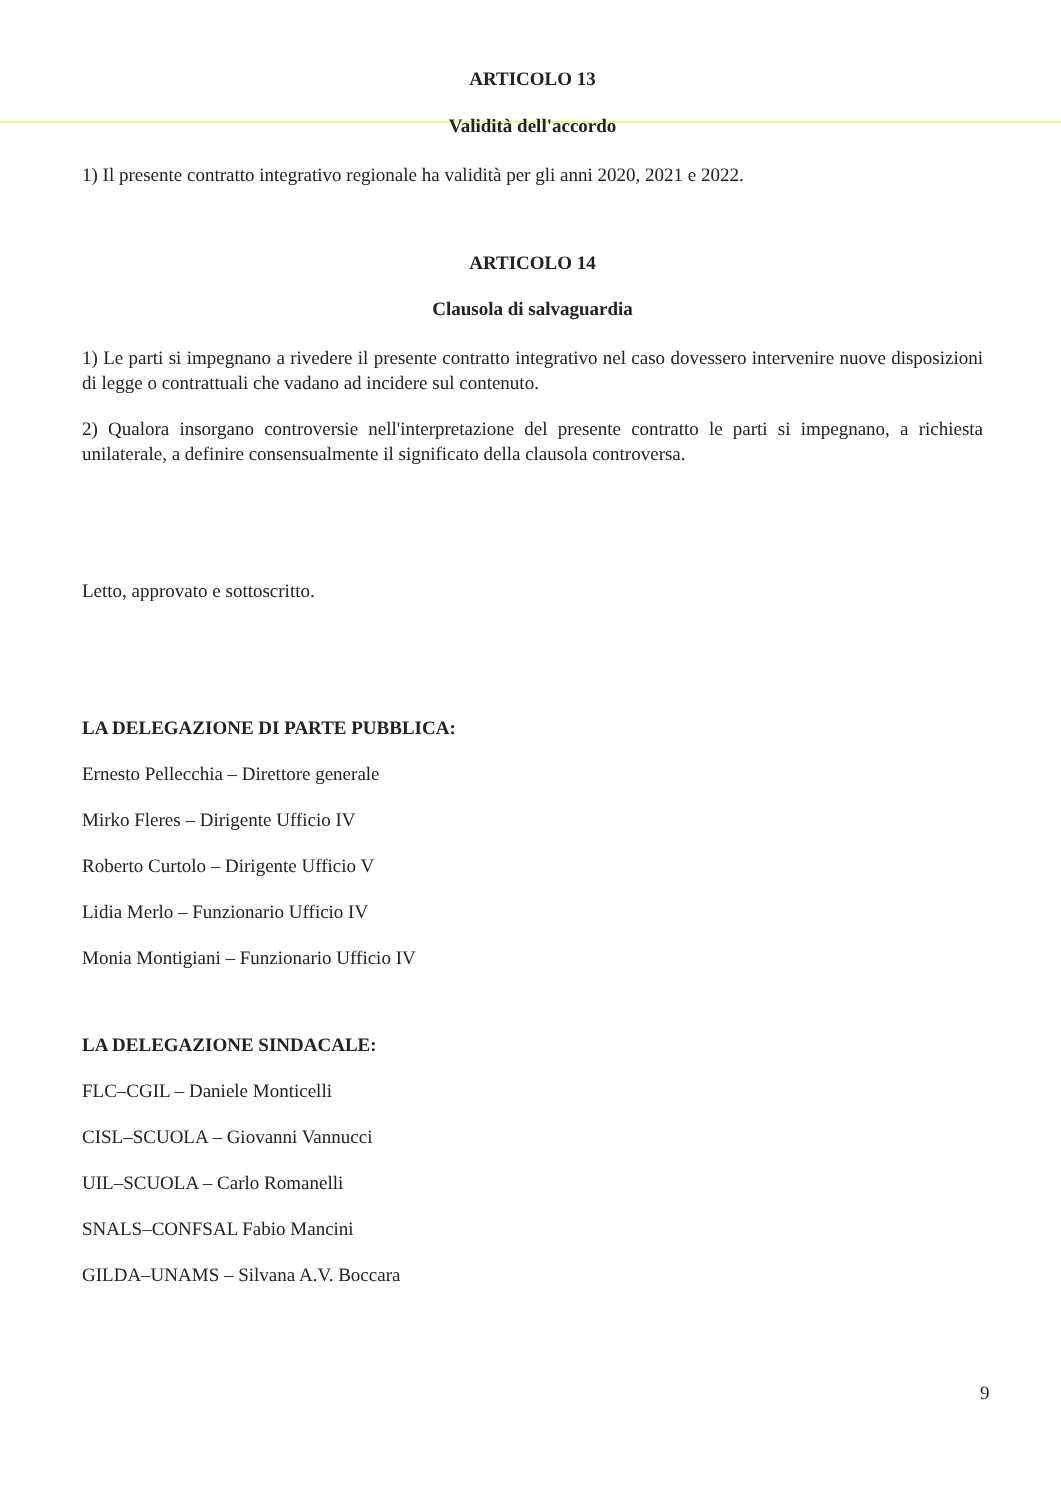ARTICOLO 13
Validità dell'accordo
1) Il presente contratto integrativo regionale ha validità per gli anni 2020, 2021 e 2022.
ARTICOLO 14
Clausola di salvaguardia
1) Le parti si impegnano a rivedere il presente contratto integrativo nel caso dovessero intervenire nuove disposizioni di legge o contrattuali che vadano ad incidere sul contenuto.
2) Qualora insorgano controversie nell'interpretazione del presente contratto le parti si impegnano, a richiesta unilaterale, a definire consensualmente il significato della clausola controversa.
Letto, approvato e sottoscritto.
LA DELEGAZIONE DI PARTE PUBBLICA:
Ernesto Pellecchia – Direttore generale
Mirko Fleres – Dirigente Ufficio IV
Roberto Curtolo – Dirigente Ufficio V
Lidia Merlo – Funzionario Ufficio IV
Monia Montigiani – Funzionario Ufficio IV
LA DELEGAZIONE SINDACALE:
FLC–CGIL – Daniele Monticelli
CISL–SCUOLA – Giovanni Vannucci
UIL–SCUOLA – Carlo Romanelli
SNALS–CONFSAL Fabio Mancini
GILDA–UNAMS – Silvana A.V. Boccara
9